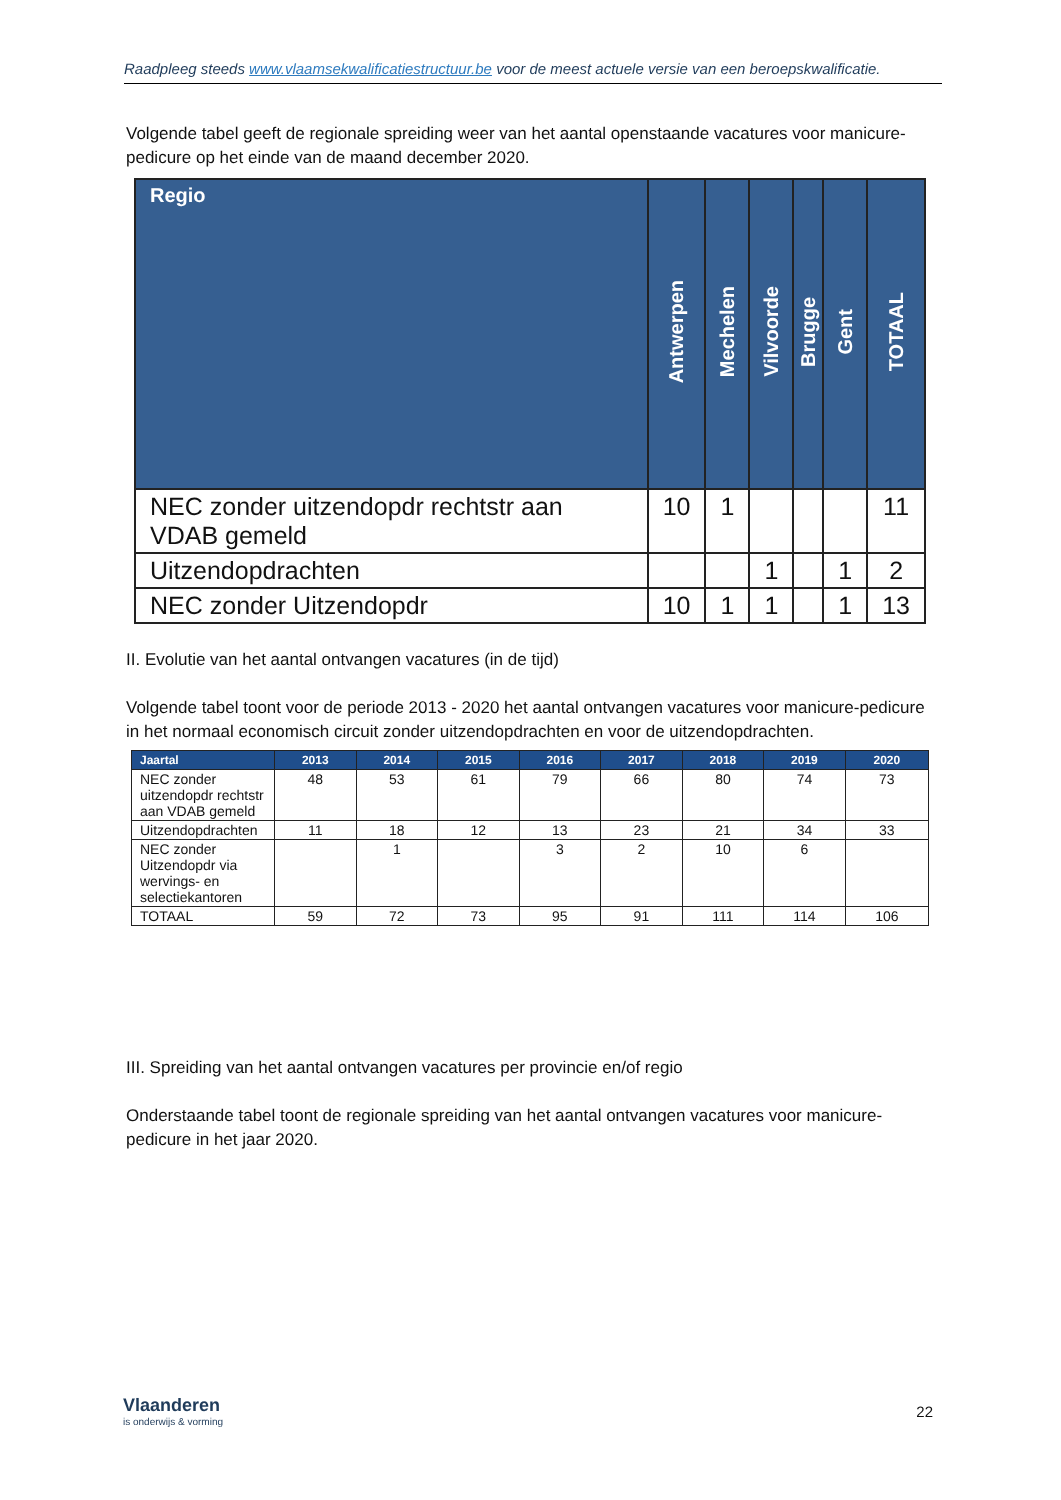Raadpleeg steeds www.vlaamsekwalificatiestructuur.be voor de meest actuele versie van een beroepskwalificatie.
Volgende tabel geeft de regionale spreiding weer van het aantal openstaande vacatures voor manicure-pedicure op het einde van de maand december 2020.
| Regio | Antwerpen | Mechelen | Vilvoorde | Brugge | Gent | TOTAAL |
| --- | --- | --- | --- | --- | --- | --- |
| NEC zonder uitzendopdr rechtstr aan VDAB gemeld | 10 | 1 | | | | 11 |
| Uitzendopdrachten | | | 1 | | 1 | 2 |
| NEC zonder Uitzendopdr | 10 | 1 | 1 | | 1 | 13 |
II. Evolutie van het aantal ontvangen vacatures (in de tijd)
Volgende tabel toont voor de periode 2013 - 2020 het aantal ontvangen vacatures voor manicure-pedicure in het normaal economisch circuit zonder uitzendopdrachten en voor de uitzendopdrachten.
| Jaartal | 2013 | 2014 | 2015 | 2016 | 2017 | 2018 | 2019 | 2020 |
| --- | --- | --- | --- | --- | --- | --- | --- | --- |
| NEC zonder uitzendopdr rechtstr aan VDAB gemeld | 48 | 53 | 61 | 79 | 66 | 80 | 74 | 73 |
| Uitzendopdrachten | 11 | 18 | 12 | 13 | 23 | 21 | 34 | 33 |
| NEC zonder Uitzendopdr via wervings- en selectiekantoren | | 1 | | 3 | 2 | 10 | 6 | |
| TOTAAL | 59 | 72 | 73 | 95 | 91 | 111 | 114 | 106 |
III. Spreiding van het aantal ontvangen vacatures per provincie en/of regio
Onderstaande tabel toont de regionale spreiding van het aantal ontvangen vacatures voor manicure-pedicure in het jaar 2020.
Vlaanderen
is onderwijs & vorming
22